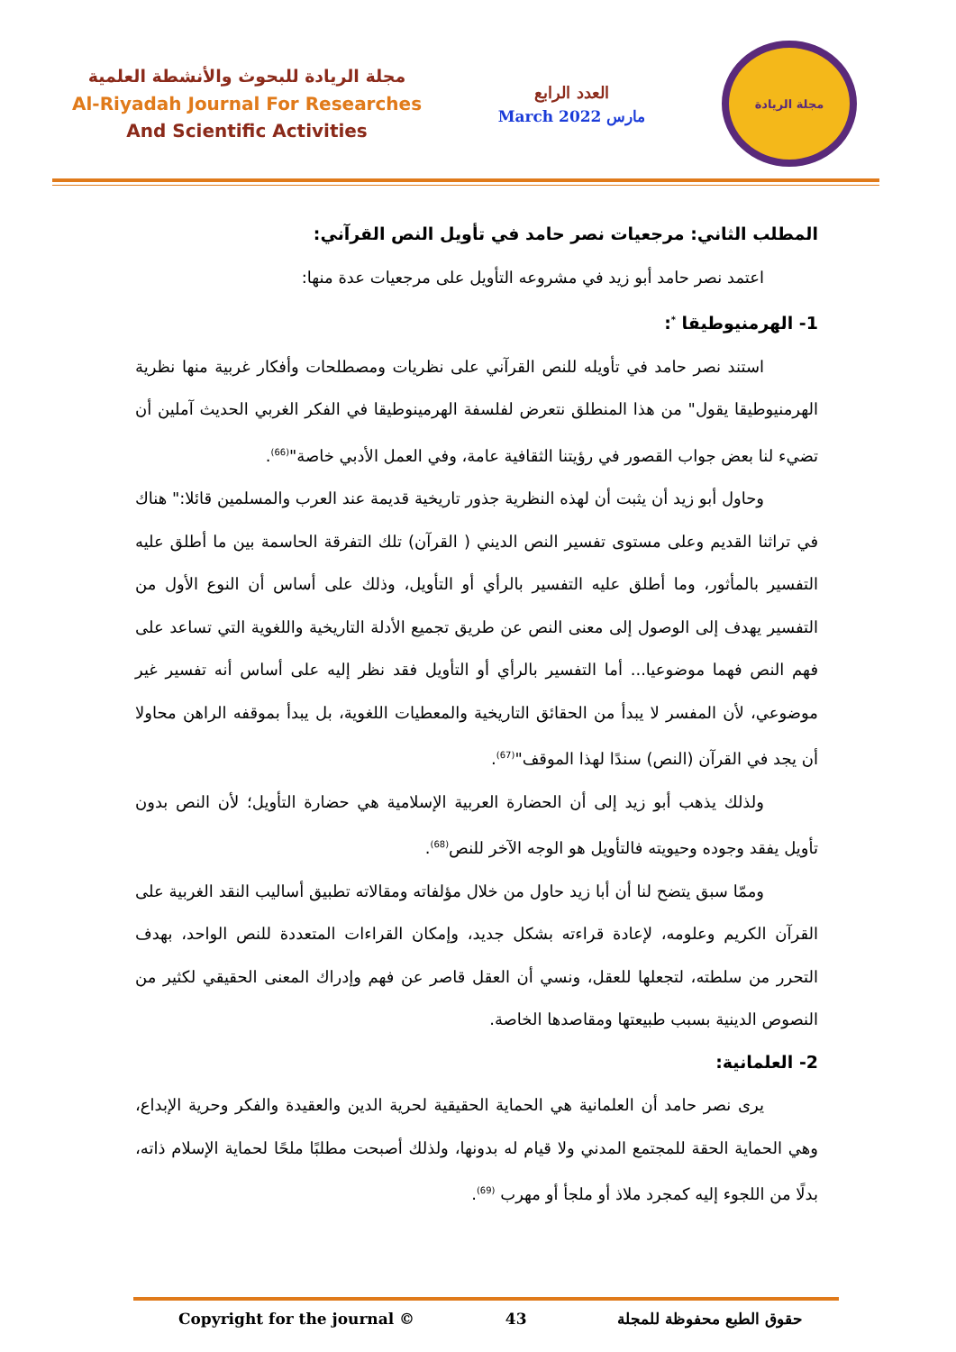مجلة الريادة للبحوث والأنشطة العلمية
Al-Riyadah Journal For Researches
And Scientific Activities
العدد الرابع
March 2022 مارس
مجلة الريادة
المطلب الثاني: مرجعيات نصر حامد في تأويل النص القرآني:
اعتمد نصر حامد أبو زيد في مشروعه التأويل على مرجعيات عدة منها:
1- الهرمنيوطيقا <sup>*</sup>:
استند نصر حامد في تأويله للنص القرآني على نظريات ومصطلحات وأفكار غربية منها نظرية الهرمنيوطيقا يقول" من هذا المنطلق نتعرض لفلسفة الهرمينوطيقا في الفكر الغربي الحديث آملين أن تضيء لنا بعض جواب القصور في رؤيتنا الثقافية عامة، وفي العمل الأدبي خاصة"<sup>(66)</sup>.
وحاول أبو زيد أن يثبت أن لهذه النظرية جذور تاريخية قديمة عند العرب والمسلمين قائلا:" هناك في تراثنا القديم وعلى مستوى تفسير النص الديني ( القرآن) تلك التفرقة الحاسمة بين ما أطلق عليه التفسير بالمأثور، وما أطلق عليه التفسير بالرأي أو التأويل، وذلك على أساس أن النوع الأول من التفسير يهدف إلى الوصول إلى معنى النص عن طريق تجميع الأدلة التاريخية واللغوية التي تساعد على فهم النص فهما موضوعيا... أما التفسير بالرأي أو التأويل فقد نظر إليه على أساس أنه تفسير غير موضوعي، لأن المفسر لا يبدأ من الحقائق التاريخية والمعطيات اللغوية، بل يبدأ بموقفه الراهن محاولا أن يجد في القرآن (النص) سندًا لهذا الموقف"<sup>(67)</sup>.
ولذلك يذهب أبو زيد إلى أن الحضارة العربية الإسلامية هي حضارة التأويل؛ لأن النص بدون تأويل يفقد وجوده وحيويته فالتأويل هو الوجه الآخر للنص<sup>(68)</sup>.
وممّا سبق يتضح لنا أن أبا زيد حاول من خلال مؤلفاته ومقالاته تطبيق أساليب النقد الغربية على القرآن الكريم وعلومه، لإعادة قراءته بشكل جديد، وإمكان القراءات المتعددة للنص الواحد، بهدف التحرر من سلطته، لتجعلها للعقل، ونسي أن العقل قاصر عن فهم وإدراك المعنى الحقيقي لكثير من النصوص الدينية بسبب طبيعتها ومقاصدها الخاصة.
2- العلمانية:
يرى نصر حامد أن العلمانية هي الحماية الحقيقية لحرية الدين والعقيدة والفكر وحرية الإبداع، وهي الحماية الحقة للمجتمع المدني ولا قيام له بدونها، ولذلك أصبحت مطلبًا ملحًا لحماية الإسلام ذاته، بدلًا من اللجوء إليه كمجرد ملاذ أو ملجأ أو مهرب <sup>(69)</sup>.
Copyright for the journal © 43 حقوق الطبع محفوظة للمجلة